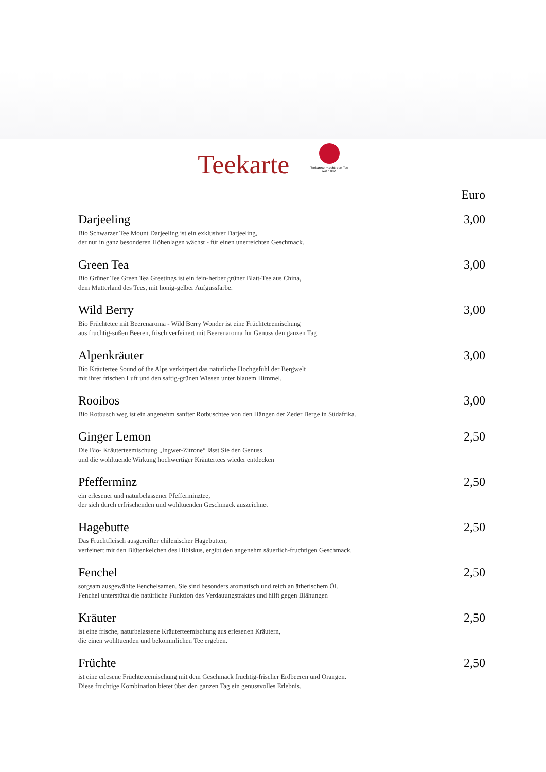Teekarte
Teekanne macht den Tee
seit 1882.
Euro
Darjeeling 3,00
Bio Schwarzer Tee Mount Darjeeling ist ein exklusiver Darjeeling,
der nur in ganz besonderen Höhenlagen wächst - für einen unerreichten Geschmack.
Green Tea 3,00
Bio Grüner Tee Green Tea Greetings ist ein fein-herber grüner Blatt-Tee aus China,
dem Mutterland des Tees, mit honig-gelber Aufgussfarbe.
Wild Berry 3,00
Bio Früchtetee mit Beerenaroma - Wild Berry Wonder ist eine Früchteteemischung
aus fruchtig-süßen Beeren, frisch verfeinert mit Beerenaroma für Genuss den ganzen Tag.
Alpenkräuter 3,00
Bio Kräutertee Sound of the Alps verkörpert das natürliche Hochgefühl der Bergwelt
mit ihrer frischen Luft und den saftig-grünen Wiesen unter blauem Himmel.
Rooibos 3,00
Bio Rotbusch weg ist ein angenehm sanfter Rotbuschtee von den Hängen der Zeder Berge in Südafrika.
Ginger Lemon 2,50
Die Bio- Kräuterteemischung „Ingwer-Zitrone“ lässt Sie den Genuss
und die wohltuende Wirkung hochwertiger Kräutertees wieder entdecken
Pfefferminz 2,50
ein erlesener und naturbelassener Pfefferminztee,
der sich durch erfrischenden und wohltuenden Geschmack auszeichnet
Hagebutte 2,50
Das Fruchtfleisch ausgereifter chilenischer Hagebutten,
verfeinert mit den Blütenkelchen des Hibiskus, ergibt den angenehm säuerlich-fruchtigen Geschmack.
Fenchel 2,50
sorgsam ausgewählte Fenchelsamen. Sie sind besonders aromatisch und reich an ätherischem Öl.
Fenchel unterstützt die natürliche Funktion des Verdauungstraktes und hilft gegen Blähungen
Kräuter 2,50
ist eine frische, naturbelassene Kräuterteemischung aus erlesenen Kräutern,
die einen wohltuenden und bekömmlichen Tee ergeben.
Früchte 2,50
ist eine erlesene Früchteteemischung mit dem Geschmack fruchtig-frischer Erdbeeren und Orangen.
Diese fruchtige Kombination bietet über den ganzen Tag ein genussvolles Erlebnis.